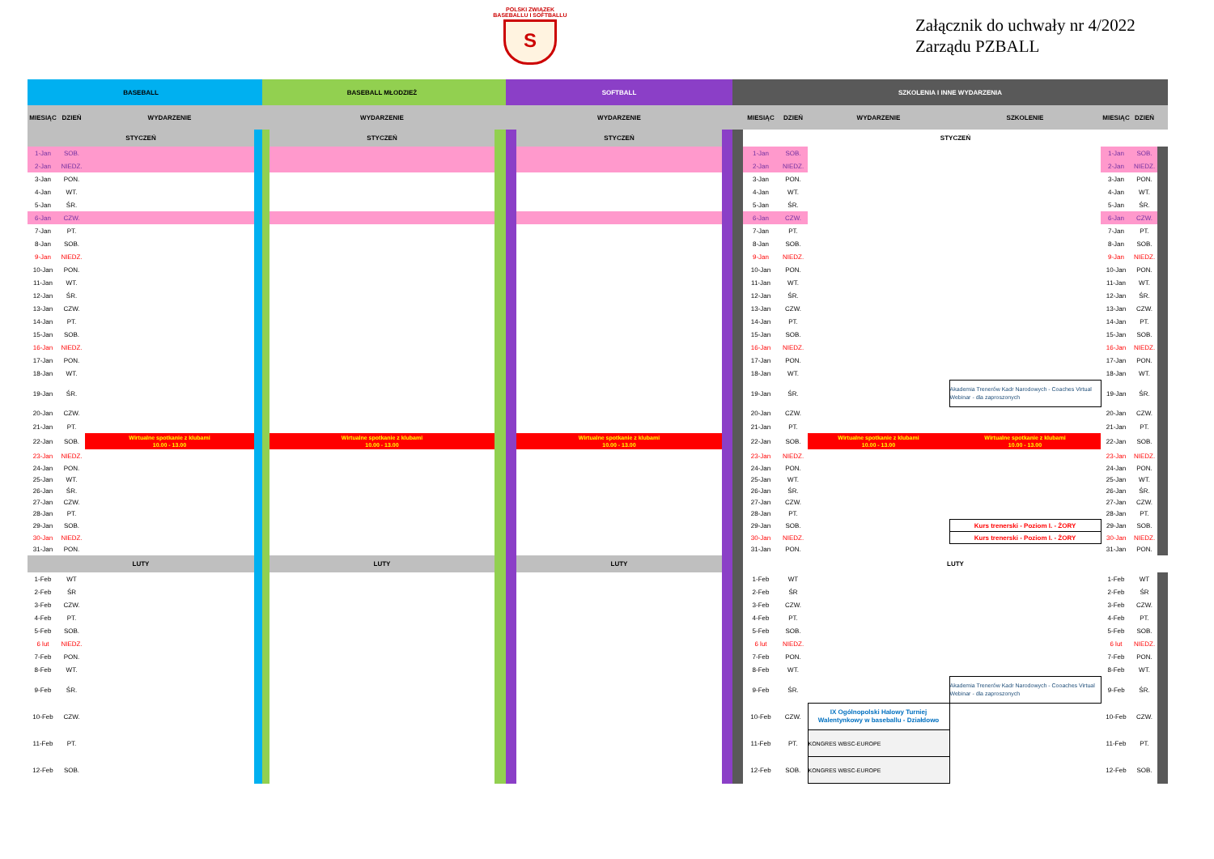POLSKI ZWIĄZEK
BASEBALLU I SOFTBALLU
S
Załącznik do uchwały nr 4/2022
Zarządu PZBALL
| BASEBALL | | | | | BASEBALL MŁODZIEŻ | | | SOFTBALL | | SZKOLENIA I INNE WYDARZENIA | | | | | | | |
| MIESIĄC | DZIEŃ | WYDARZENIE | | | WYDARZENIE | | | WYDARZENIE | | | MIESIĄC | DZIEŃ | WYDARZENIE | SZKOLENIE | MIESIĄC | DZIEŃ | |
| STYCZEŃ | | | | | STYCZEŃ | | | STYCZEŃ | | | STYCZEŃ | | | | | | |
| 1-Jan | SOB. | | | | | | | | | | 1-Jan | SOB. | | | 1-Jan | SOB. | |
| 2-Jan | NIEDZ. | | | | | | | | | | 2-Jan | NIEDZ. | | | 2-Jan | NIEDZ. | |
| 3-Jan | PON. | | | | | | | | | | 3-Jan | PON. | | | 3-Jan | PON. | |
| 4-Jan | WT. | | | | | | | | | | 4-Jan | WT. | | | 4-Jan | WT. | |
| 5-Jan | ŚR. | | | | | | | | | | 5-Jan | ŚR. | | | 5-Jan | ŚR. | |
| 6-Jan | CZW. | | | | | | | | | | 6-Jan | CZW. | | | 6-Jan | CZW. | |
| 7-Jan | PT. | | | | | | | | | | 7-Jan | PT. | | | 7-Jan | PT. | |
| 8-Jan | SOB. | | | | | | | | | | 8-Jan | SOB. | | | 8-Jan | SOB. | |
| 9-Jan | NIEDZ. | | | | | | | | | | 9-Jan | NIEDZ. | | | 9-Jan | NIEDZ. | |
| 10-Jan | PON. | | | | | | | | | | 10-Jan | PON. | | | 10-Jan | PON. | |
| 11-Jan | WT. | | | | | | | | | | 11-Jan | WT. | | | 11-Jan | WT. | |
| 12-Jan | ŚR. | | | | | | | | | | 12-Jan | ŚR. | | | 12-Jan | ŚR. | |
| 13-Jan | CZW. | | | | | | | | | | 13-Jan | CZW. | | | 13-Jan | CZW. | |
| 14-Jan | PT. | | | | | | | | | | 14-Jan | PT. | | | 14-Jan | PT. | |
| 15-Jan | SOB. | | | | | | | | | | 15-Jan | SOB. | | | 15-Jan | SOB. | |
| 16-Jan | NIEDZ. | | | | | | | | | | 16-Jan | NIEDZ. | | | 16-Jan | NIEDZ. | |
| 17-Jan | PON. | | | | | | | | | | 17-Jan | PON. | | | 17-Jan | PON. | |
| 18-Jan | WT. | | | | | | | | | | 18-Jan | WT. | | | 18-Jan | WT. | |
| 19-Jan | ŚR. | | | | | | | | | | 19-Jan | ŚR. | | Akademia Trenerów Kadr Narodowych - Coaches Virtual Webinar - dla zaproszonych | 19-Jan | ŚR. | |
| 20-Jan | CZW. | | | | | | | | | | 20-Jan | CZW. | | | 20-Jan | CZW. | |
| 21-Jan | PT. | | | | | | | | | | 21-Jan | PT. | | | 21-Jan | PT. | |
| 22-Jan | SOB. | Wirtualne spotkanie z klubami 10.00 - 13.00 | | | Wirtualne spotkanie z klubami 10.00 - 13.00 | | | Wirtualne spotkanie z klubami 10.00 - 13.00 | | | 22-Jan | SOB. | Wirtualne spotkanie z klubami 10.00 - 13.00 | Wirtualne spotkanie z klubami 10.00 - 13.00 | 22-Jan | SOB. | |
| 23-Jan | NIEDZ. | | | | | | | | | | 23-Jan | NIEDZ. | | | 23-Jan | NIEDZ. | |
| 24-Jan | PON. | | | | | | | | | | 24-Jan | PON. | | | 24-Jan | PON. | |
| 25-Jan | WT. | | | | | | | | | | 25-Jan | WT. | | | 25-Jan | WT. | |
| 26-Jan | ŚR. | | | | | | | | | | 26-Jan | ŚR. | | | 26-Jan | ŚR. | |
| 27-Jan | CZW. | | | | | | | | | | 27-Jan | CZW. | | | 27-Jan | CZW. | |
| 28-Jan | PT. | | | | | | | | | | 28-Jan | PT. | | | 28-Jan | PT. | |
| 29-Jan | SOB. | | | | | | | | | | 29-Jan | SOB. | | Kurs trenerski - Poziom I. - ŻORY | 29-Jan | SOB. | |
| 30-Jan | NIEDZ. | | | | | | | | | | 30-Jan | NIEDZ. | | Kurs trenerski - Poziom I. - ŻORY | 30-Jan | NIEDZ. | |
| 31-Jan | PON. | | | | | | | | | | 31-Jan | PON. | | | 31-Jan | PON. | |
| LUTY | | | | | LUTY | | | LUTY | | | LUTY | | | | | | |
| 1-Feb | WT | | | | | | | | | | 1-Feb | WT | | | 1-Feb | WT | |
| 2-Feb | ŚR | | | | | | | | | | 2-Feb | ŚR | | | 2-Feb | ŚR | |
| 3-Feb | CZW. | | | | | | | | | | 3-Feb | CZW. | | | 3-Feb | CZW. | |
| 4-Feb | PT. | | | | | | | | | | 4-Feb | PT. | | | 4-Feb | PT. | |
| 5-Feb | SOB. | | | | | | | | | | 5-Feb | SOB. | | | 5-Feb | SOB. | |
| 6 lut | NIEDZ. | | | | | | | | | | 6 lut | NIEDZ. | | | 6 lut | NIEDZ. | |
| 7-Feb | PON. | | | | | | | | | | 7-Feb | PON. | | | 7-Feb | PON. | |
| 8-Feb | WT. | | | | | | | | | | 8-Feb | WT. | | | 8-Feb | WT. | |
| 9-Feb | ŚR. | | | | | | | | | | 9-Feb | ŚR. | | Akademia Trenerów Kadr Narodowych - Cooaches Virtual Webinar - dla zaproszonych | 9-Feb | ŚR. | |
| 10-Feb | CZW. | | | | | | | | | | 10-Feb | CZW. | IX Ogólnopolski Halowy Turniej Walentynkowy w baseballu - Działdowo | | 10-Feb | CZW. | |
| 11-Feb | PT. | | | | | | | | | | 11-Feb | PT. | KONGRES WBSC-EUROPE | | 11-Feb | PT. | |
| 12-Feb | SOB. | | | | | | | | | | 12-Feb | SOB. | KONGRES WBSC-EUROPE | | 12-Feb | SOB. | |